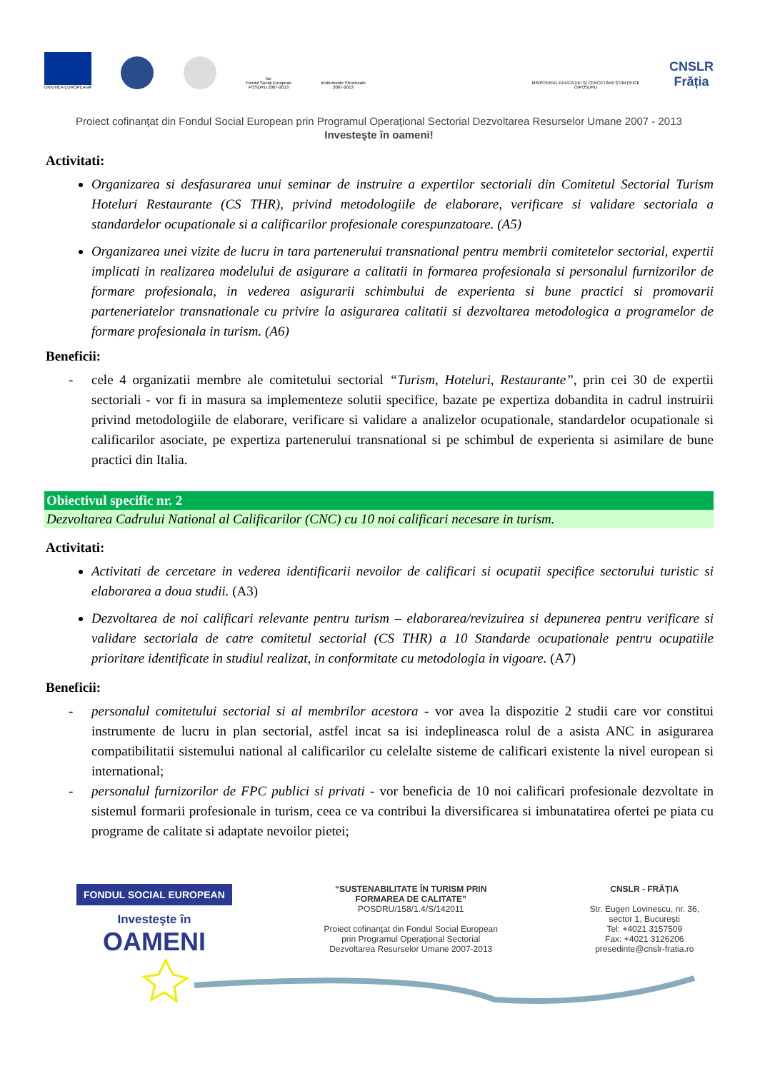UNIUNEA EUROPEANĂ
fse
Fondul Social European
POSDRU 2007-2013
Instrumente Structurale
2007-2013
MINISTERUL EDUCAȚIEI ȘI CERCETĂRII ȘTIINȚIFICE
OIPOSDRU
CNSLR
Frăția
Proiect cofinanţat din Fondul Social European prin Programul Operaţional Sectorial Dezvoltarea Resurselor Umane 2007 - 2013
Investeşte în oameni!
Activitati:
Organizarea si desfasurarea unui seminar de instruire a expertilor sectoriali din Comitetul Sectorial Turism Hoteluri Restaurante (CS THR), privind metodologiile de elaborare, verificare si validare sectoriala a standardelor ocupationale si a calificarilor profesionale corespunzatoare. (A5)
Organizarea unei vizite de lucru in tara partenerului transnational pentru membrii comitetelor sectorial, expertii implicati in realizarea modelului de asigurare a calitatii in formarea profesionala si personalul furnizorilor de formare profesionala, in vederea asigurarii schimbului de experienta si bune practici si promovarii parteneriatelor transnationale cu privire la asigurarea calitatii si dezvoltarea metodologica a programelor de formare profesionala in turism. (A6)
Beneficii:
- cele 4 organizatii membre ale comitetului sectorial “Turism, Hoteluri, Restaurante”, prin cei 30 de expertii sectoriali - vor fi in masura sa implementeze solutii specifice, bazate pe expertiza dobandita in cadrul instruirii privind metodologiile de elaborare, verificare si validare a analizelor ocupationale, standardelor ocupationale si calificarilor asociate, pe expertiza partenerului transnational si pe schimbul de experienta si asimilare de bune practici din Italia.
Obiectivul specific nr. 2
Dezvoltarea Cadrului National al Calificarilor (CNC) cu 10 noi calificari necesare in turism.
Activitati:
Activitati de cercetare in vederea identificarii nevoilor de calificari si ocupatii specifice sectorului turistic si elaborarea a doua studii. (A3)
Dezvoltarea de noi calificari relevante pentru turism – elaborarea/revizuirea si depunerea pentru verificare si validare sectoriala de catre comitetul sectorial (CS THR) a 10 Standarde ocupationale pentru ocupatiile prioritare identificate in studiul realizat, in conformitate cu metodologia in vigoare. (A7)
Beneficii:
- personalul comitetului sectorial si al membrilor acestora - vor avea la dispozitie 2 studii care vor constitui instrumente de lucru in plan sectorial, astfel incat sa isi indeplineasca rolul de a asista ANC in asigurarea compatibilitatii sistemului national al calificarilor cu celelalte sisteme de calificari existente la nivel european si international;
- personalul furnizorilor de FPC publici si privati - vor beneficia de 10 noi calificari profesionale dezvoltate in sistemul formarii profesionale in turism, ceea ce va contribui la diversificarea si imbunatatirea ofertei pe piata cu programe de calitate si adaptate nevoilor pietei;
FONDUL SOCIAL EUROPEAN
Investeşte în
OAMENI
“SUSTENABILITATE ÎN TURISM PRIN
FORMAREA DE CALITATE”
POSDRU/158/1.4/S/142011
Proiect cofinanţat din Fondul Social European
prin Programul Operaţional Sectorial
Dezvoltarea Resurselor Umane 2007-2013
CNSLR - FRĂȚIA
Str. Eugen Lovinescu, nr. 36,
sector 1, București
Tel: +4021 3157509
Fax: +4021 3126206
presedinte@cnslr-fratia.ro